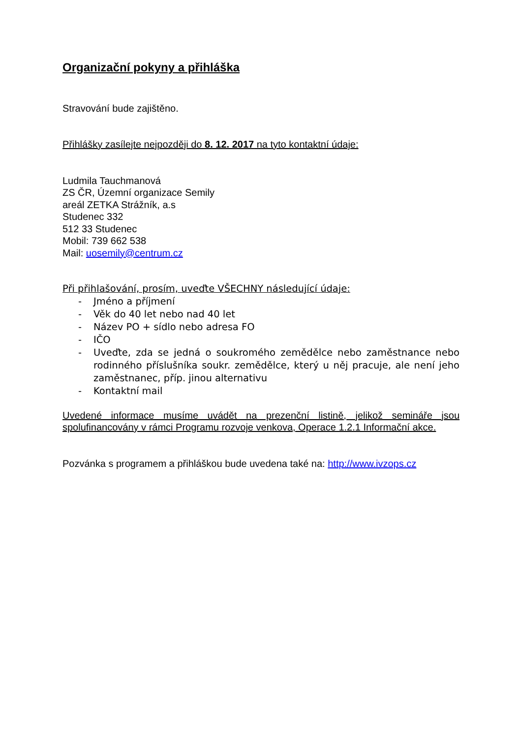Organizační pokyny a přihláška
Stravování bude zajištěno.
Přihlášky zasílejte nejpozději do 8. 12. 2017 na tyto kontaktní údaje:
Ludmila Tauchmanová
ZS ČR, Územní organizace Semily
areál ZETKA Strážník, a.s
Studenec 332
512 33 Studenec
Mobil: 739 662 538
Mail: uosemily@centrum.cz
Při přihlašování, prosím, uveďte VŠECHNY následující údaje:
- Jméno a příjmení
- Věk do 40 let nebo nad 40 let
- Název PO + sídlo nebo adresa FO
- IČO
- Uveďte, zda se jedná o soukromého zemědělce nebo zaměstnance nebo rodinného příslušníka soukr. zemědělce, který u něj pracuje, ale není jeho zaměstnanec, příp. jinou alternativu
- Kontaktní mail
Uvedené informace musíme uvádět na prezenční listině, jelikož semináře jsou spolufinancovány v rámci Programu rozvoje venkova, Operace 1.2.1 Informační akce.
Pozvánka s programem a přihláškou bude uvedena také na: http://www.ivzops.cz